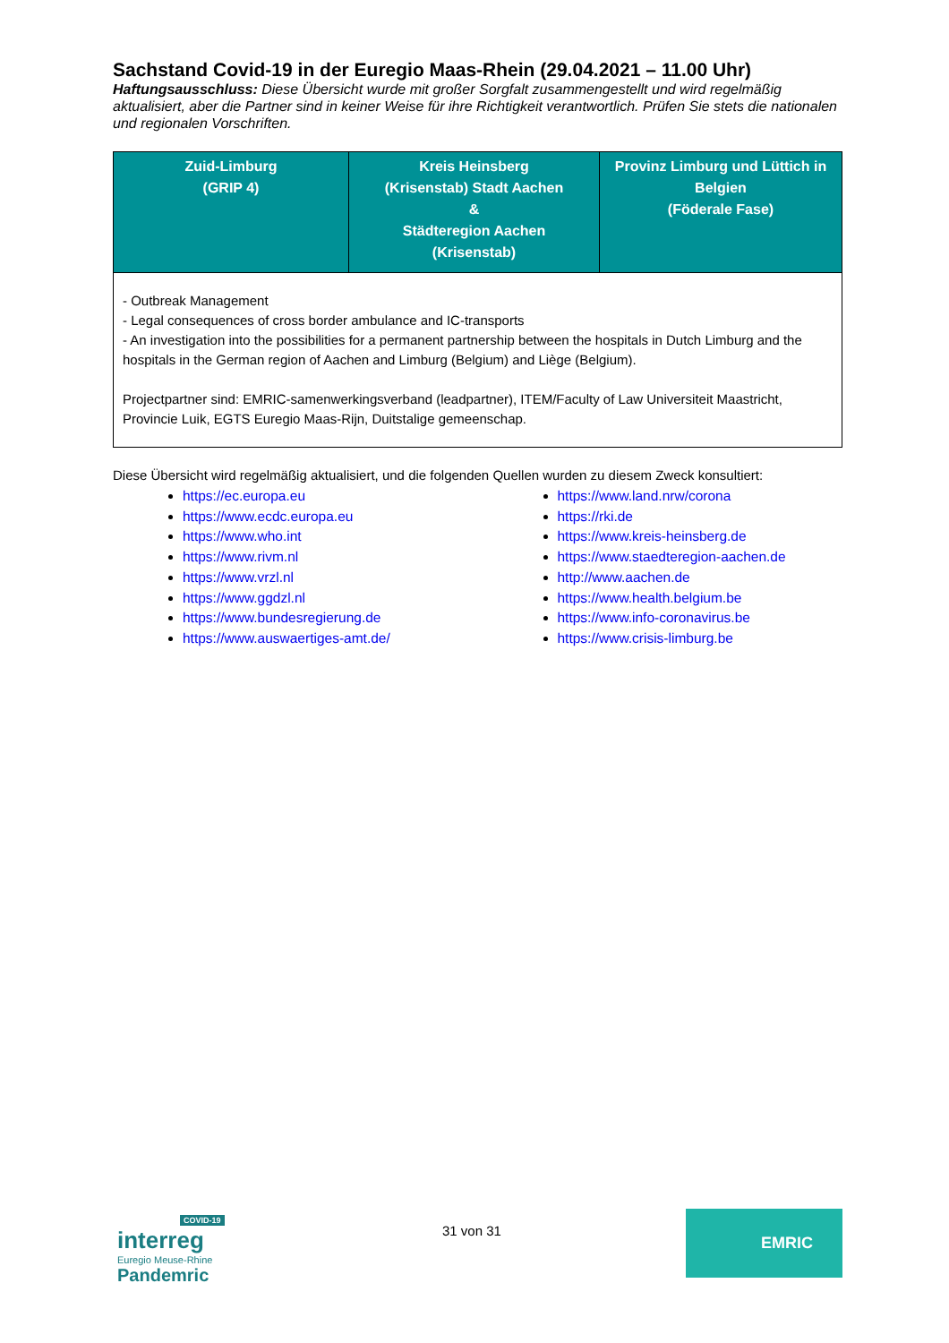Sachstand Covid-19 in der Euregio Maas-Rhein (29.04.2021 – 11.00 Uhr)
Haftungsausschluss: Diese Übersicht wurde mit großer Sorgfalt zusammengestellt und wird regelmäßig aktualisiert, aber die Partner sind in keiner Weise für ihre Richtigkeit verantwortlich. Prüfen Sie stets die nationalen und regionalen Vorschriften.
| Zuid-Limburg (GRIP 4) | Kreis Heinsberg (Krisenstab) Stadt Aachen & Städteregion Aachen (Krisenstab) | Provinz Limburg und Lüttich in Belgien (Föderale Fase) |
| --- | --- | --- |
| - Outbreak Management - Legal consequences of cross border ambulance and IC-transports - An investigation into the possibilities for a permanent partnership between the hospitals in Dutch Limburg and the hospitals in the German region of Aachen and Limburg (Belgium) and Liège (Belgium). Projectpartner sind: EMRIC-samenwerkingsverband (leadpartner), ITEM/Faculty of Law Universiteit Maastricht, Provincie Luik, EGTS Euregio Maas-Rijn, Duitstalige gemeenschap. | | |
Diese Übersicht wird regelmäßig aktualisiert, und die folgenden Quellen wurden zu diesem Zweck konsultiert:
https://ec.europa.eu
https://www.ecdc.europa.eu
https://www.who.int
https://www.rivm.nl
https://www.vrzl.nl
https://www.ggdzl.nl
https://www.bundesregierung.de
https://www.auswaertiges-amt.de/
https://www.land.nrw/corona
https://rki.de
https://www.kreis-heinsberg.de
https://www.staedteregion-aachen.de
http://www.aachen.de
https://www.health.belgium.be
https://www.info-coronavirus.be
https://www.crisis-limburg.be
COVID-19
interreg
Euregio Meuse-Rhine
Pandemric
31 von 31
EMRIC